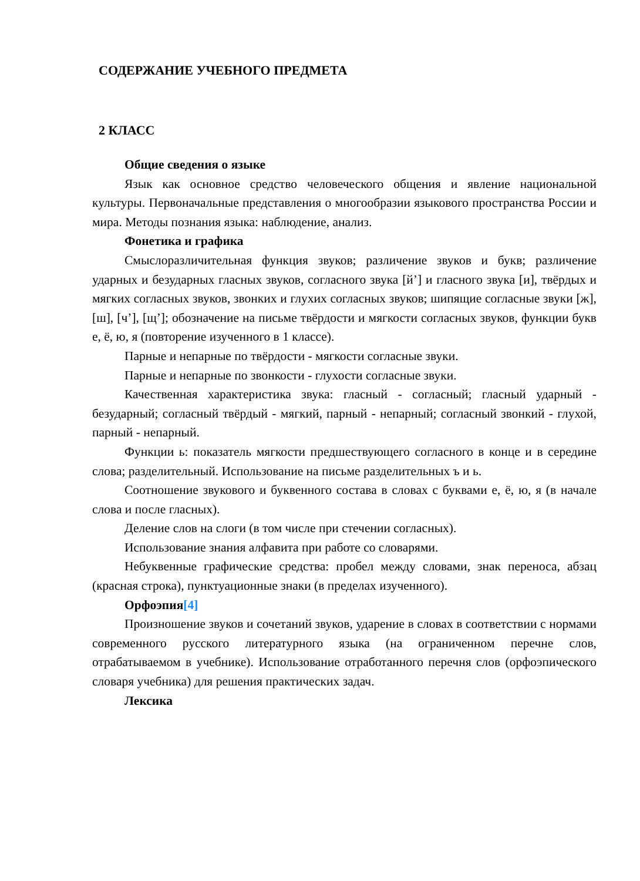СОДЕРЖАНИЕ УЧЕБНОГО ПРЕДМЕТА
2 КЛАСС
Общие сведения о языке
Язык как основное средство человеческого общения и явление национальной культуры. Первоначальные представления о многообразии языкового пространства России и мира. Методы познания языка: наблюдение, анализ.
Фонетика и графика
Смыслоразличительная функция звуков; различение звуков и букв; различение ударных и безударных гласных звуков, согласного звука [й’] и гласного звука [и], твёрдых и мягких согласных звуков, звонких и глухих согласных звуков; шипящие согласные звуки [ж], [ш], [ч’], [щ’]; обозначение на письме твёрдости и мягкости согласных звуков, функции букв е, ё, ю, я (повторение изученного в 1 классе).
Парные и непарные по твёрдости - мягкости согласные звуки.
Парные и непарные по звонкости - глухости согласные звуки.
Качественная характеристика звука: гласный - согласный; гласный ударный - безударный; согласный твёрдый - мягкий, парный - непарный; согласный звонкий - глухой, парный - непарный.
Функции ь: показатель мягкости предшествующего согласного в конце и в середине слова; разделительный. Использование на письме разделительных ъ и ь.
Соотношение звукового и буквенного состава в словах с буквами е, ё, ю, я (в начале слова и после гласных).
Деление слов на слоги (в том числе при стечении согласных).
Использование знания алфавита при работе со словарями.
Небуквенные графические средства: пробел между словами, знак переноса, абзац (красная строка), пунктуационные знаки (в пределах изученного).
Орфоэпия[4]
Произношение звуков и сочетаний звуков, ударение в словах в соответствии с нормами современного русского литературного языка (на ограниченном перечне слов, отрабатываемом в учебнике). Использование отработанного перечня слов (орфоэпического словаря учебника) для решения практических задач.
Лексика